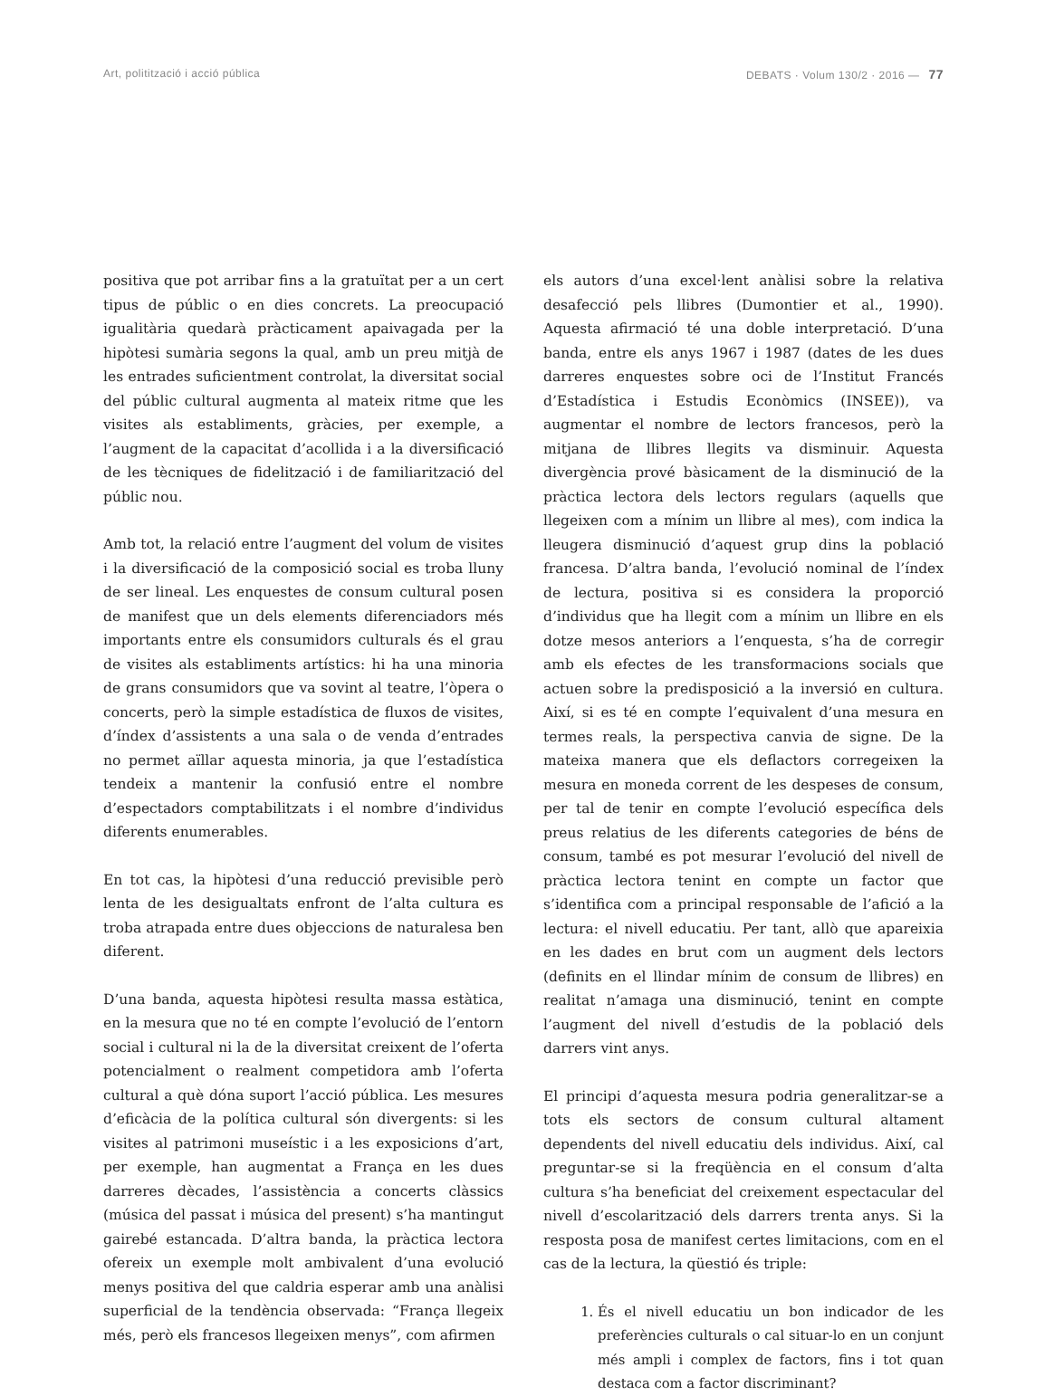Art, politització i acció pública DEBATS · Volum 130/2 · 2016 — 77
positiva que pot arribar fins a la gratuïtat per a un cert tipus de públic o en dies concrets. La preocupació igualitària quedarà pràcticament apaivagada per la hipòtesi sumària segons la qual, amb un preu mitjà de les entrades suficientment controlat, la diversitat social del públic cultural augmenta al mateix ritme que les visites als establiments, gràcies, per exemple, a l’augment de la capacitat d’acollida i a la diversificació de les tècniques de fidelització i de familiarització del públic nou.
Amb tot, la relació entre l’augment del volum de visites i la diversificació de la composició social es troba lluny de ser lineal. Les enquestes de consum cultural posen de manifest que un dels elements diferenciadors més importants entre els consumidors culturals és el grau de visites als establiments artístics: hi ha una minoria de grans consumidors que va sovint al teatre, l’òpera o concerts, però la simple estadística de fluxos de visites, d’índex d’assistents a una sala o de venda d’entrades no permet aïllar aquesta minoria, ja que l’estadística tendeix a mantenir la confusió entre el nombre d’espectadors comptabilitzats i el nombre d’individus diferents enumerables.
En tot cas, la hipòtesi d’una reducció previsible però lenta de les desigualtats enfront de l’alta cultura es troba atrapada entre dues objeccions de naturalesa ben diferent.
D’una banda, aquesta hipòtesi resulta massa estàtica, en la mesura que no té en compte l’evolució de l’entorn social i cultural ni la de la diversitat creixent de l’oferta potencialment o realment competidora amb l’oferta cultural a què dóna suport l’acció pública. Les mesures d’eficàcia de la política cultural són divergents: si les visites al patrimoni museístic i a les exposicions d’art, per exemple, han augmentat a França en les dues darreres dècades, l’assistència a concerts clàssics (música del passat i música del present) s’ha mantingut gairebé estancada. D’altra banda, la pràctica lectora ofereix un exemple molt ambivalent d’una evolució menys positiva del que caldria esperar amb una anàlisi superficial de la tendència observada: “França llegeix més, però els francesos llegeixen menys”, com afirmen
els autors d’una excel·lent anàlisi sobre la relativa desafecció pels llibres (Dumontier et al., 1990). Aquesta afirmació té una doble interpretació. D’una banda, entre els anys 1967 i 1987 (dates de les dues darreres enquestes sobre oci de l’Institut Francés d’Estadística i Estudis Econòmics (INSEE)), va augmentar el nombre de lectors francesos, però la mitjana de llibres llegits va disminuir. Aquesta divergència prové bàsicament de la disminució de la pràctica lectora dels lectors regulars (aquells que llegeixen com a mínim un llibre al mes), com indica la lleugera disminució d’aquest grup dins la població francesa. D’altra banda, l’evolució nominal de l’índex de lectura, positiva si es considera la proporció d’individus que ha llegit com a mínim un llibre en els dotze mesos anteriors a l’enquesta, s’ha de corregir amb els efectes de les transformacions socials que actuen sobre la predisposició a la inversió en cultura. Així, si es té en compte l’equivalent d’una mesura en termes reals, la perspectiva canvia de signe. De la mateixa manera que els deflactors corregeixen la mesura en moneda corrent de les despeses de consum, per tal de tenir en compte l’evolució específica dels preus relatius de les diferents categories de béns de consum, també es pot mesurar l’evolució del nivell de pràctica lectora tenint en compte un factor que s’identifica com a principal responsable de l’afició a la lectura: el nivell educatiu. Per tant, allò que apareixia en les dades en brut com un augment dels lectors (definits en el llindar mínim de consum de llibres) en realitat n’amaga una disminució, tenint en compte l’augment del nivell d’estudis de la població dels darrers vint anys.
El principi d’aquesta mesura podria generalitzar-se a tots els sectors de consum cultural altament dependents del nivell educatiu dels individus. Així, cal preguntar-se si la freqüència en el consum d’alta cultura s’ha beneficiat del creixement espectacular del nivell d’escolarització dels darrers trenta anys. Si la resposta posa de manifest certes limitacions, com en el cas de la lectura, la qüestió és triple:
1. És el nivell educatiu un bon indicador de les preferències culturals o cal situar-lo en un conjunt més ampli i complex de factors, fins i tot quan destaca com a factor discriminant?